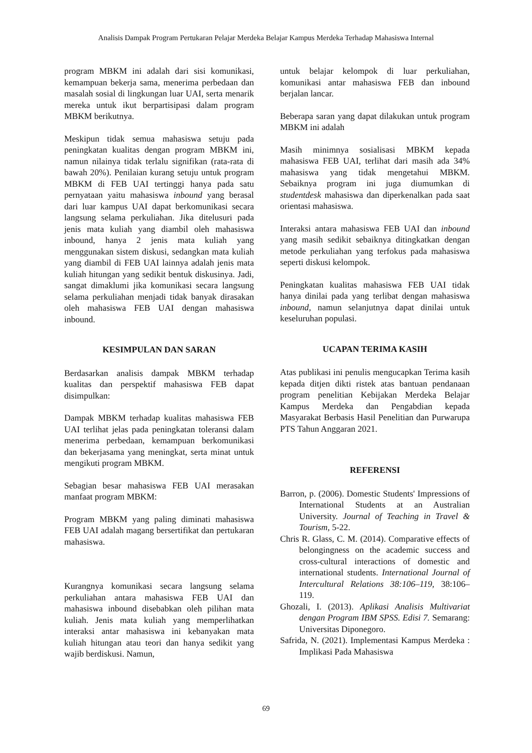Analisis Dampak Program Pertukaran Pelajar Merdeka Belajar Kampus Merdeka Terhadap Mahasiswa Internal
program MBKM ini adalah dari sisi komunikasi, kemampuan bekerja sama, menerima perbedaan dan masalah sosial di lingkungan luar UAI, serta menarik mereka untuk ikut berpartisipasi dalam program MBKM berikutnya.
Meskipun tidak semua mahasiswa setuju pada peningkatan kualitas dengan program MBKM ini, namun nilainya tidak terlalu signifikan (rata-rata di bawah 20%). Penilaian kurang setuju untuk program MBKM di FEB UAI tertinggi hanya pada satu pernyataan yaitu mahasiswa inbound yang berasal dari luar kampus UAI dapat berkomunikasi secara langsung selama perkuliahan. Jika ditelusuri pada jenis mata kuliah yang diambil oleh mahasiswa inbound, hanya 2 jenis mata kuliah yang menggunakan sistem diskusi, sedangkan mata kuliah yang diambil di FEB UAI lainnya adalah jenis mata kuliah hitungan yang sedikit bentuk diskusinya. Jadi, sangat dimaklumi jika komunikasi secara langsung selama perkuliahan menjadi tidak banyak dirasakan oleh mahasiswa FEB UAI dengan mahasiswa inbound.
KESIMPULAN DAN SARAN
Berdasarkan analisis dampak MBKM terhadap kualitas dan perspektif mahasiswa FEB dapat disimpulkan:
Dampak MBKM terhadap kualitas mahasiswa FEB UAI terlihat jelas pada peningkatan toleransi dalam menerima perbedaan, kemampuan berkomunikasi dan bekerjasama yang meningkat, serta minat untuk mengikuti program MBKM.
Sebagian besar mahasiswa FEB UAI merasakan manfaat program MBKM:
Program MBKM yang paling diminati mahasiswa FEB UAI adalah magang bersertifikat dan pertukaran mahasiswa.
Kurangnya komunikasi secara langsung selama perkuliahan antara mahasiswa FEB UAI dan mahasiswa inbound disebabkan oleh pilihan mata kuliah. Jenis mata kuliah yang memperlihatkan interaksi antar mahasiswa ini kebanyakan mata kuliah hitungan atau teori dan hanya sedikit yang wajib berdiskusi. Namun,
untuk belajar kelompok di luar perkuliahan, komunikasi antar mahasiswa FEB dan inbound berjalan lancar.
Beberapa saran yang dapat dilakukan untuk program MBKM ini adalah
Masih minimnya sosialisasi MBKM kepada mahasiswa FEB UAI, terlihat dari masih ada 34% mahasiswa yang tidak mengetahui MBKM. Sebaiknya program ini juga diumumkan di studentdesk mahasiswa dan diperkenalkan pada saat orientasi mahasiswa.
Interaksi antara mahasiswa FEB UAI dan inbound yang masih sedikit sebaiknya ditingkatkan dengan metode perkuliahan yang terfokus pada mahasiswa seperti diskusi kelompok.
Peningkatan kualitas mahasiswa FEB UAI tidak hanya dinilai pada yang terlibat dengan mahasiswa inbound, namun selanjutnya dapat dinilai untuk keseluruhan populasi.
UCAPAN TERIMA KASIH
Atas publikasi ini penulis mengucapkan Terima kasih kepada ditjen dikti ristek atas bantuan pendanaan program penelitian Kebijakan Merdeka Belajar Kampus Merdeka dan Pengabdian kepada Masyarakat Berbasis Hasil Penelitian dan Purwarupa PTS Tahun Anggaran 2021.
REFERENSI
Barron, p. (2006). Domestic Students' Impressions of International Students at an Australian University. Journal of Teaching in Travel & Tourism, 5-22.
Chris R. Glass, C. M. (2014). Comparative effects of belongingness on the academic success and cross-cultural interactions of domestic and international students. International Journal of Intercultural Relations 38:106–119, 38:106–119.
Ghozali, I. (2013). Aplikasi Analisis Multivariat dengan Program IBM SPSS. Edisi 7. Semarang: Universitas Diponegoro.
Safrida, N. (2021). Implementasi Kampus Merdeka : Implikasi Pada Mahasiswa
69